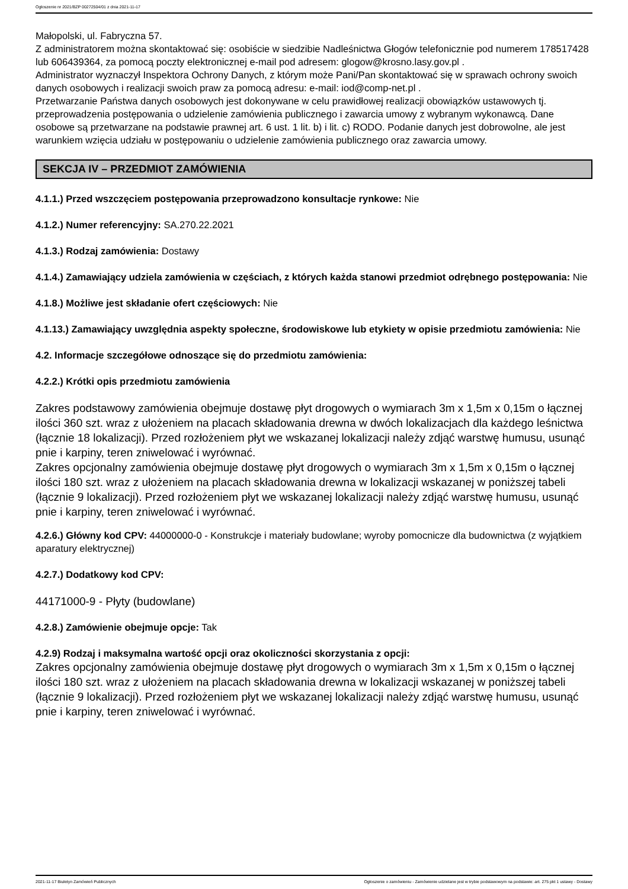Ogłoszenie nr 2021/BZP 00272504/01 z dnia 2021-11-17
Małopolski, ul. Fabryczna 57.
Z administratorem można skontaktować się: osobiście w siedzibie Nadleśnictwa Głogów telefonicznie pod numerem 178517428 lub 606439364, za pomocą poczty elektronicznej e-mail pod adresem: glogow@krosno.lasy.gov.pl .
Administrator wyznaczył Inspektora Ochrony Danych, z którym może Pani/Pan skontaktować się w sprawach ochrony swoich danych osobowych i realizacji swoich praw za pomocą adresu: e-mail: iod@comp-net.pl .
Przetwarzanie Państwa danych osobowych jest dokonywane w celu prawidłowej realizacji obowiązków ustawowych tj. przeprowadzenia postępowania o udzielenie zamówienia publicznego i zawarcia umowy z wybranym wykonawcą. Dane osobowe są przetwarzane na podstawie prawnej art. 6 ust. 1 lit. b) i lit. c) RODO. Podanie danych jest dobrowolne, ale jest warunkiem wzięcia udziału w postępowaniu o udzielenie zamówienia publicznego oraz zawarcia umowy.
SEKCJA IV – PRZEDMIOT ZAMÓWIENIA
4.1.1.) Przed wszczęciem postępowania przeprowadzono konsultacje rynkowe: Nie
4.1.2.) Numer referencyjny: SA.270.22.2021
4.1.3.) Rodzaj zamówienia: Dostawy
4.1.4.) Zamawiający udziela zamówienia w częściach, z których każda stanowi przedmiot odrębnego postępowania: Nie
4.1.8.) Możliwe jest składanie ofert częściowych: Nie
4.1.13.) Zamawiający uwzględnia aspekty społeczne, środowiskowe lub etykiety w opisie przedmiotu zamówienia: Nie
4.2. Informacje szczegółowe odnoszące się do przedmiotu zamówienia:
4.2.2.) Krótki opis przedmiotu zamówienia
Zakres podstawowy zamówienia obejmuje dostawę płyt drogowych o wymiarach 3m x 1,5m x 0,15m o łącznej ilości 360 szt. wraz z ułożeniem na placach składowania drewna w dwóch lokalizacjach dla każdego leśnictwa (łącznie 18 lokalizacji). Przed rozłożeniem płyt we wskazanej lokalizacji należy zdjąć warstwę humusu, usunąć pnie i karpiny, teren zniwelować i wyrównać.
Zakres opcjonalny zamówienia obejmuje dostawę płyt drogowych o wymiarach 3m x 1,5m x 0,15m o łącznej ilości 180 szt. wraz z ułożeniem na placach składowania drewna w lokalizacji wskazanej w poniższej tabeli (łącznie 9 lokalizacji). Przed rozłożeniem płyt we wskazanej lokalizacji należy zdjąć warstwę humusu, usunąć pnie i karpiny, teren zniwelować i wyrównać.
4.2.6.) Główny kod CPV: 44000000-0 - Konstrukcje i materiały budowlane; wyroby pomocnicze dla budownictwa (z wyjątkiem aparatury elektrycznej)
4.2.7.) Dodatkowy kod CPV:
44171000-9 - Płyty (budowlane)
4.2.8.) Zamówienie obejmuje opcje: Tak
4.2.9) Rodzaj i maksymalna wartość opcji oraz okoliczności skorzystania z opcji:
Zakres opcjonalny zamówienia obejmuje dostawę płyt drogowych o wymiarach 3m x 1,5m x 0,15m o łącznej ilości 180 szt. wraz z ułożeniem na placach składowania drewna w lokalizacji wskazanej w poniższej tabeli (łącznie 9 lokalizacji). Przed rozłożeniem płyt we wskazanej lokalizacji należy zdjąć warstwę humusu, usunąć pnie i karpiny, teren zniwelować i wyrównać.
2021-11-17 Biuletyn Zamówień Publicznych Ogłoszenie o zamówieniu - Zamówienie udzielane jest w trybie podstawowym na podstawie: art. 275 pkt 1 ustawy - Dostawy